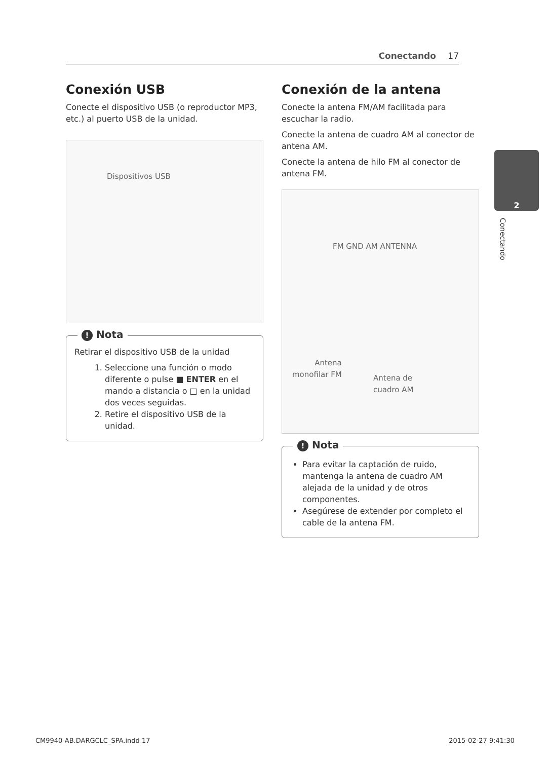Conectando 17
2
Conectando
Conexión USB
Conecte el dispositivo USB (o reproductor MP3, etc.) al puerto USB de la unidad.
Dispositivos USB
! Nota
Retirar el dispositivo USB de la unidad
1. Seleccione una función o modo diferente o pulse ■ ENTER en el mando a distancia o □ en la unidad dos veces seguidas.
2. Retire el dispositivo USB de la unidad.
Conexión de la antena
Conecte la antena FM/AM facilitada para escuchar la radio.
Conecte la antena de cuadro AM al conector de antena AM.
Conecte la antena de hilo FM al conector de antena FM.
FM GND AM ANTENNA
Antena
monofilar FM
Antena de
cuadro AM
! Nota
Para evitar la captación de ruido, mantenga la antena de cuadro AM alejada de la unidad y de otros componentes.
Asegúrese de extender por completo el cable de la antena FM.
CM9940-AB.DARGCLC_SPA.indd 17 2015-02-27 9:41:30